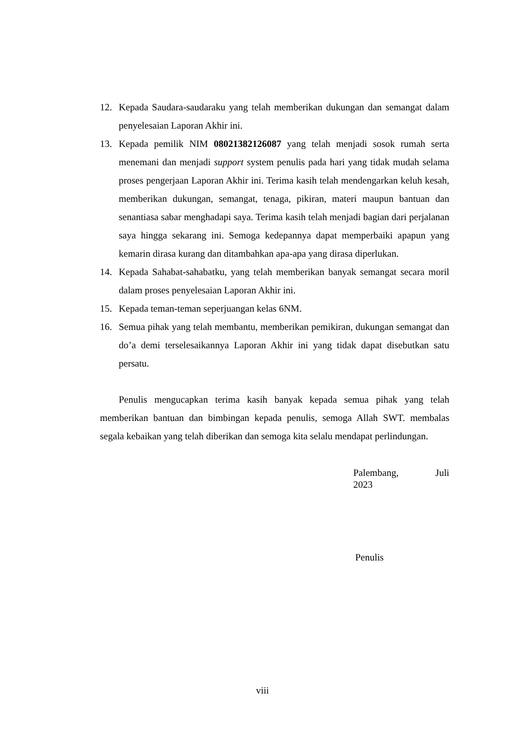12. Kepada Saudara-saudaraku yang telah memberikan dukungan dan semangat dalam penyelesaian Laporan Akhir ini.
13. Kepada pemilik NIM 08021382126087 yang telah menjadi sosok rumah serta menemani dan menjadi support system penulis pada hari yang tidak mudah selama proses pengerjaan Laporan Akhir ini. Terima kasih telah mendengarkan keluh kesah, memberikan dukungan, semangat, tenaga, pikiran, materi maupun bantuan dan senantiasa sabar menghadapi saya. Terima kasih telah menjadi bagian dari perjalanan saya hingga sekarang ini. Semoga kedepannya dapat memperbaiki apapun yang kemarin dirasa kurang dan ditambahkan apa-apa yang dirasa diperlukan.
14. Kepada Sahabat-sahabatku, yang telah memberikan banyak semangat secara moril dalam proses penyelesaian Laporan Akhir ini.
15. Kepada teman-teman seperjuangan kelas 6NM.
16. Semua pihak yang telah membantu, memberikan pemikiran, dukungan semangat dan do’a demi terselesaikannya Laporan Akhir ini yang tidak dapat disebutkan satu persatu.
Penulis mengucapkan terima kasih banyak kepada semua pihak yang telah memberikan bantuan dan bimbingan kepada penulis, semoga Allah SWT. membalas segala kebaikan yang telah diberikan dan semoga kita selalu mendapat perlindungan.
Palembang, Juli
2023
Penulis
viii